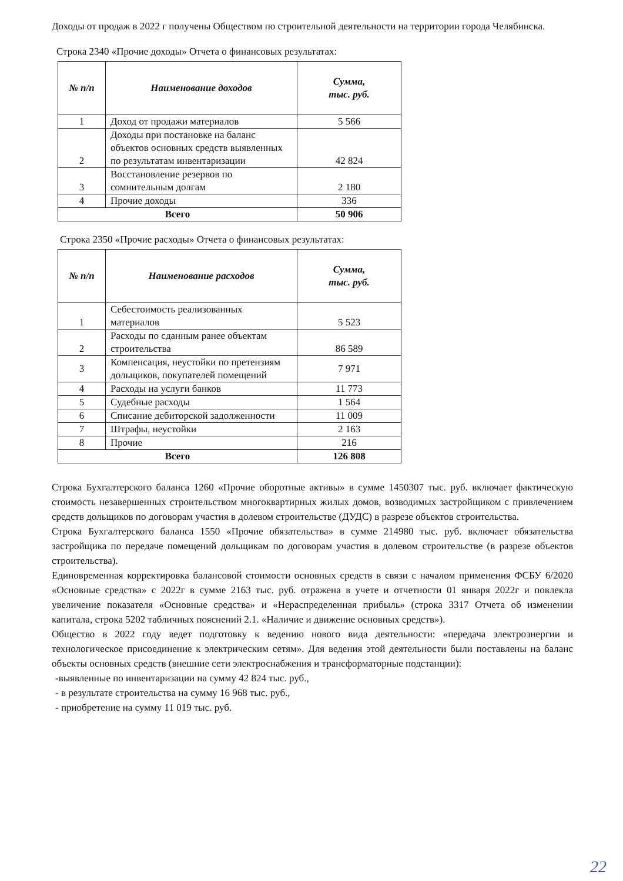Доходы от продаж в 2022 г получены Обществом по строительной деятельности на территории города Челябинска.
Строка 2340 «Прочие доходы» Отчета о финансовых результатах:
| № п/п | Наименование доходов | Сумма, тыс. руб. |
| --- | --- | --- |
| 1 | Доход от продажи материалов | 5 566 |
| 2 | Доходы при постановке на баланс объектов основных средств выявленных по результатам инвентаризации | 42 824 |
| 3 | Восстановление резервов по сомнительным долгам | 2 180 |
| 4 | Прочие доходы | 336 |
| Всего | | 50 906 |
Строка 2350 «Прочие расходы» Отчета о финансовых результатах:
| № п/п | Наименование расходов | Сумма, тыс. руб. |
| --- | --- | --- |
| 1 | Себестоимость реализованных материалов | 5 523 |
| 2 | Расходы по сданным ранее объектам строительства | 86 589 |
| 3 | Компенсация, неустойки по претензиям дольщиков, покупателей помещений | 7 971 |
| 4 | Расходы на услуги банков | 11 773 |
| 5 | Судебные расходы | 1 564 |
| 6 | Списание дебиторской задолженности | 11 009 |
| 7 | Штрафы, неустойки | 2 163 |
| 8 | Прочие | 216 |
| Всего | | 126 808 |
Строка Бухгалтерского баланса 1260 «Прочие оборотные активы» в сумме 1450307 тыс. руб. включает фактическую стоимость незавершенных строительством многоквартирных жилых домов, возводимых застройщиком с привлечением средств дольщиков по договорам участия в долевом строительстве (ДУДС) в разрезе объектов строительства.
Строка Бухгалтерского баланса 1550 «Прочие обязательства» в сумме 214980 тыс. руб. включает обязательства застройщика по передаче помещений дольщикам по договорам участия в долевом строительстве (в разрезе объектов строительства).
Единовременная корректировка балансовой стоимости основных средств в связи с началом применения ФСБУ 6/2020 «Основные средства» с 2022г в сумме 2163 тыс. руб. отражена в учете и отчетности 01 января 2022г и повлекла увеличение показателя «Основные средства» и «Нераспределенная прибыль» (строка 3317 Отчета об изменении капитала, строка 5202 табличных пояснений 2.1. «Наличие и движение основных средств»).
Общество в 2022 году ведет подготовку к ведению нового вида деятельности: «передача электроэнергии и технологическое присоединение к электрическим сетям». Для ведения этой деятельности были поставлены на баланс объекты основных средств (внешние сети электроснабжения и трансформаторные подстанции):
-выявленные по инвентаризации на сумму 42 824 тыс. руб.,
- в результате строительства на сумму 16 968 тыс. руб.,
- приобретение на сумму 11 019 тыс. руб.
22